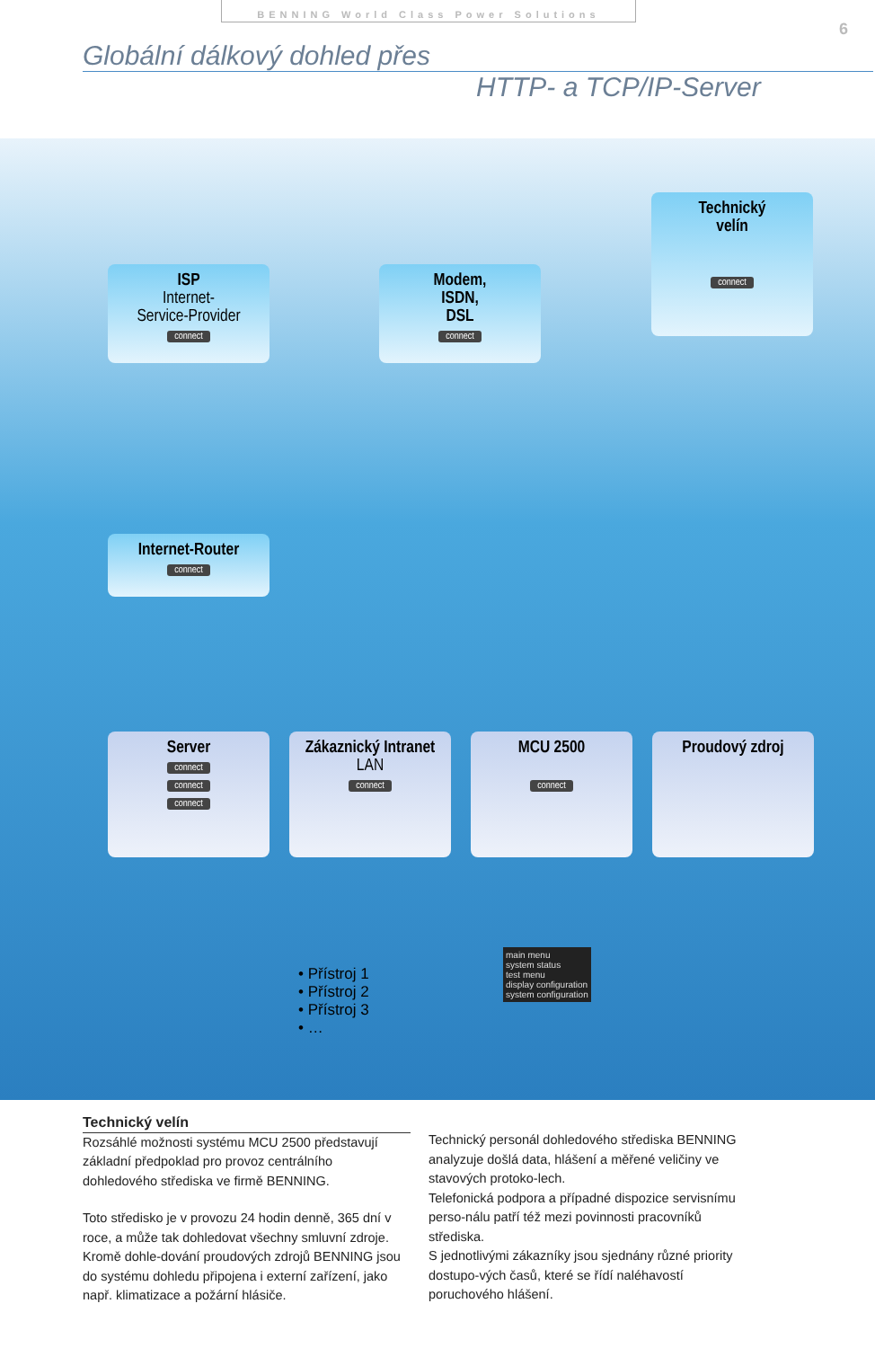BENNING World Class Power Solutions
6
Globální dálkový dohled přes
HTTP- a TCP/IP-Server
Technický
velín
connect
ISP
Internet-
Service-Provider
connect
Modem,
ISDN,
DSL
connect
Internet-Router
connect
Server
connect
connect
connect
Zákaznický Intranet
LAN
connect
MCU 2500
connect
Proudový zdroj
• Přístroj 1
• Přístroj 2
• Přístroj 3
• …
main menu
system status
test menu
display configuration
system configuration
Technický velín
Rozsáhlé možnosti systému MCU 2500 představují základní předpoklad pro provoz centrálního dohledového střediska ve firmě BENNING.
Toto středisko je v provozu 24 hodin denně, 365 dní v roce, a může tak dohledovat všechny smluvní zdroje. Kromě dohle-dování proudových zdrojů BENNING jsou do systému dohledu připojena i externí zařízení, jako např. klimatizace a požární hlásiče.
Technický personál dohledového střediska BENNING analyzuje došlá data, hlášení a měřené veličiny ve stavových protoko-lech.
Telefonická podpora a případné dispozice servisnímu perso-nálu patří též mezi povinnosti pracovníků střediska.
S jednotlivými zákazníky jsou sjednány různé priority dostupo-vých časů, které se řídí naléhavostí poruchového hlášení.